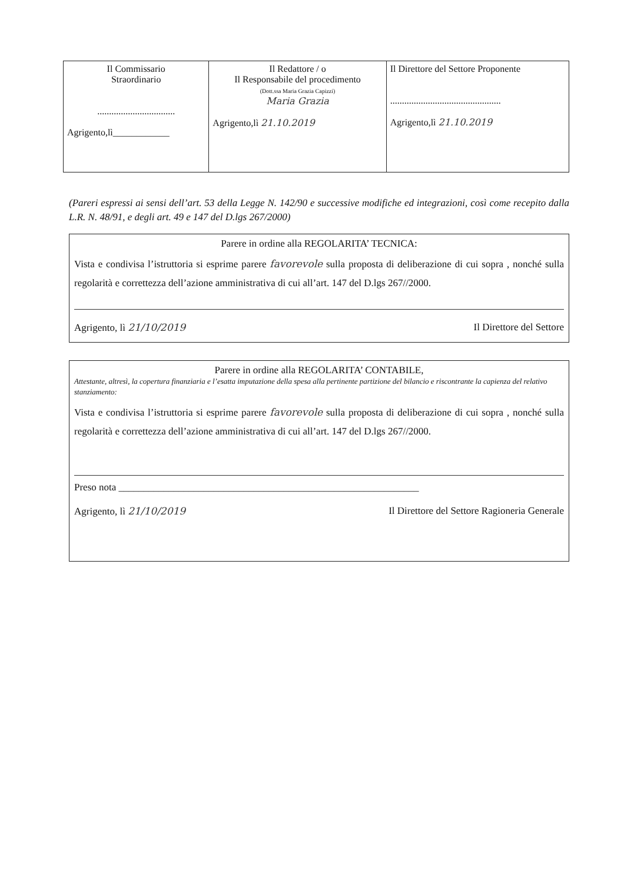| Il Commissario Straordinario ................................. Agrigento,lì____________ | Il Redattore / o Il Responsabile del procedimento (Dott.ssa Maria Grazia Capizzi) Maria Grazia Agrigento,lì 21.10.2019 | Il Direttore del Settore Proponente ............................................... Agrigento,lì 21.10.2019 |
(Pareri espressi ai sensi dell’art. 53 della Legge N. 142/90 e successive modifiche ed integrazioni, così come recepito dalla L.R. N. 48/91, e degli art. 49 e 147 del D.lgs 267/2000)
Parere in ordine alla REGOLARITA’ TECNICA:
Vista e condivisa l’istruttoria si esprime parere favorevole sulla proposta di deliberazione di cui sopra , nonché sulla regolarità e correttezza dell’azione amministrativa di cui all’art. 147 del D.lgs 267//2000.
Agrigento, lì 21/10/2019 Il Direttore del Settore
Parere in ordine alla REGOLARITA’ CONTABILE,
Attestante, altresì, la copertura finanziaria e l’esatta imputazione della spesa alla pertinente partizione del bilancio e riscontrante la capienza del relativo stanziamento:
Vista e condivisa l’istruttoria si esprime parere favorevole sulla proposta di deliberazione di cui sopra , nonché sulla regolarità e correttezza dell’azione amministrativa di cui all’art. 147 del D.lgs 267//2000.
Preso nota ____________________________________________________________
Agrigento, lì 21/10/2019 Il Direttore del Settore Ragioneria Generale